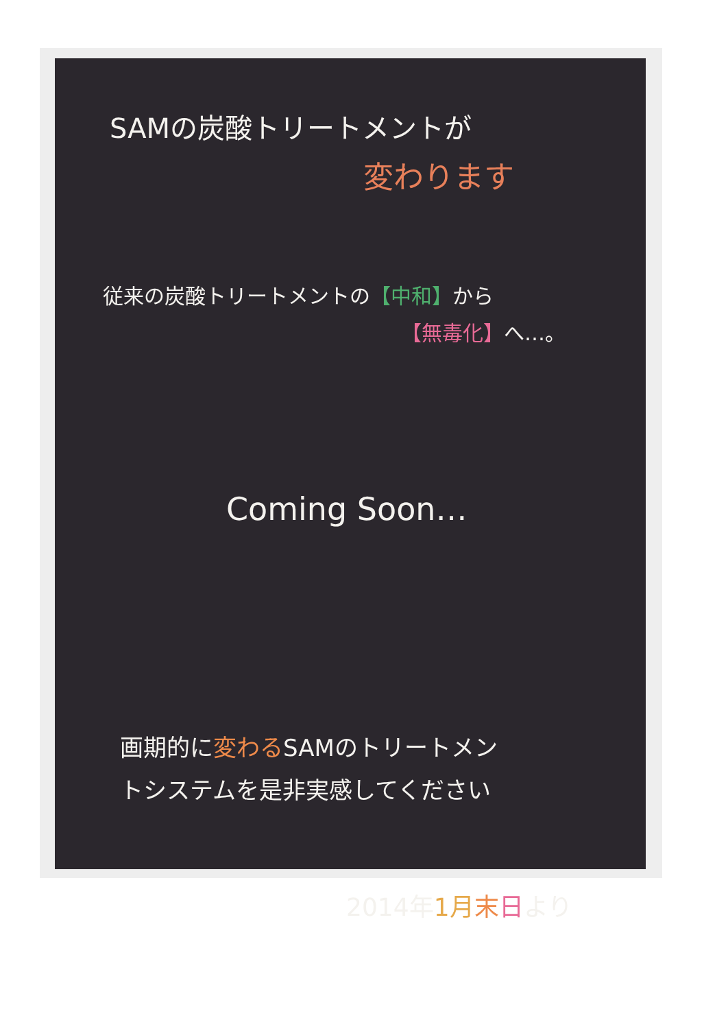SAMの炭酸トリートメントが
変わります
従来の炭酸トリートメントの【中和】から
【無毒化】へ…。
Coming Soon…
画期的に変わるSAMのトリートメン
トシステムを是非実感してください
2014年1月 末日より